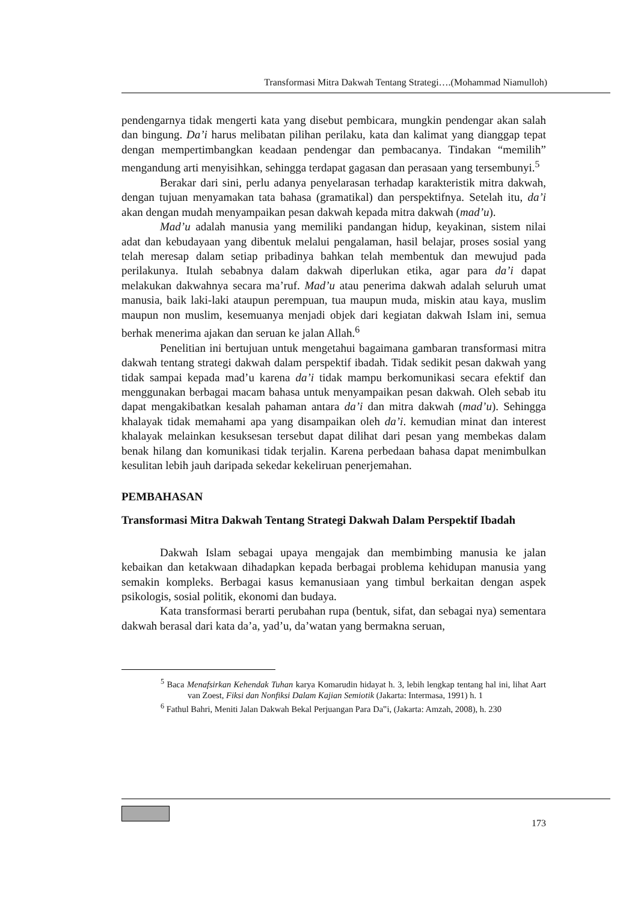Transformasi Mitra Dakwah Tentang Strategi….(Mohammad Niamulloh)
pendengarnya tidak mengerti kata yang disebut pembicara, mungkin pendengar akan salah dan bingung. Da’i harus melibatan pilihan perilaku, kata dan kalimat yang dianggap tepat dengan mempertimbangkan keadaan pendengar dan pembacanya. Tindakan “memilih” mengandung arti menyisihkan, sehingga terdapat gagasan dan perasaan yang tersembunyi.<sup>5</sup>
Berakar dari sini, perlu adanya penyelarasan terhadap karakteristik mitra dakwah, dengan tujuan menyamakan tata bahasa (gramatikal) dan perspektifnya. Setelah itu, da’i akan dengan mudah menyampaikan pesan dakwah kepada mitra dakwah (mad’u).
Mad’u adalah manusia yang memiliki pandangan hidup, keyakinan, sistem nilai adat dan kebudayaan yang dibentuk melalui pengalaman, hasil belajar, proses sosial yang telah meresap dalam setiap pribadinya bahkan telah membentuk dan mewujud pada perilakunya. Itulah sebabnya dalam dakwah diperlukan etika, agar para da’i dapat melakukan dakwahnya secara ma’ruf. Mad’u atau penerima dakwah adalah seluruh umat manusia, baik laki-laki ataupun perempuan, tua maupun muda, miskin atau kaya, muslim maupun non muslim, kesemuanya menjadi objek dari kegiatan dakwah Islam ini, semua berhak menerima ajakan dan seruan ke jalan Allah.<sup>6</sup>
Penelitian ini bertujuan untuk mengetahui bagaimana gambaran transformasi mitra dakwah tentang strategi dakwah dalam perspektif ibadah. Tidak sedikit pesan dakwah yang tidak sampai kepada mad’u karena da’i tidak mampu berkomunikasi secara efektif dan menggunakan berbagai macam bahasa untuk menyampaikan pesan dakwah. Oleh sebab itu dapat mengakibatkan kesalah pahaman antara da’i dan mitra dakwah (mad’u). Sehingga khalayak tidak memahami apa yang disampaikan oleh da’i. kemudian minat dan interest khalayak melainkan kesuksesan tersebut dapat dilihat dari pesan yang membekas dalam benak hilang dan komunikasi tidak terjalin. Karena perbedaan bahasa dapat menimbulkan kesulitan lebih jauh daripada sekedar kekeliruan penerjemahan.
PEMBAHASAN
Transformasi Mitra Dakwah Tentang Strategi Dakwah Dalam Perspektif Ibadah
Dakwah Islam sebagai upaya mengajak dan membimbing manusia ke jalan kebaikan dan ketakwaan dihadapkan kepada berbagai problema kehidupan manusia yang semakin kompleks. Berbagai kasus kemanusiaan yang timbul berkaitan dengan aspek psikologis, sosial politik, ekonomi dan budaya.
Kata transformasi berarti perubahan rupa (bentuk, sifat, dan sebagai nya) sementara dakwah berasal dari kata da’a, yad’u, da’watan yang bermakna seruan,
<sup>5</sup> Baca Menafsirkan Kehendak Tuhan karya Komarudin hidayat h. 3, lebih lengkap tentang hal ini, lihat Aart van Zoest, Fiksi dan Nonfiksi Dalam Kajian Semiotik (Jakarta: Intermasa, 1991) h. 1
<sup>6</sup> Fathul Bahri, Meniti Jalan Dakwah Bekal Perjuangan Para Da‟i, (Jakarta: Amzah, 2008), h. 230
173